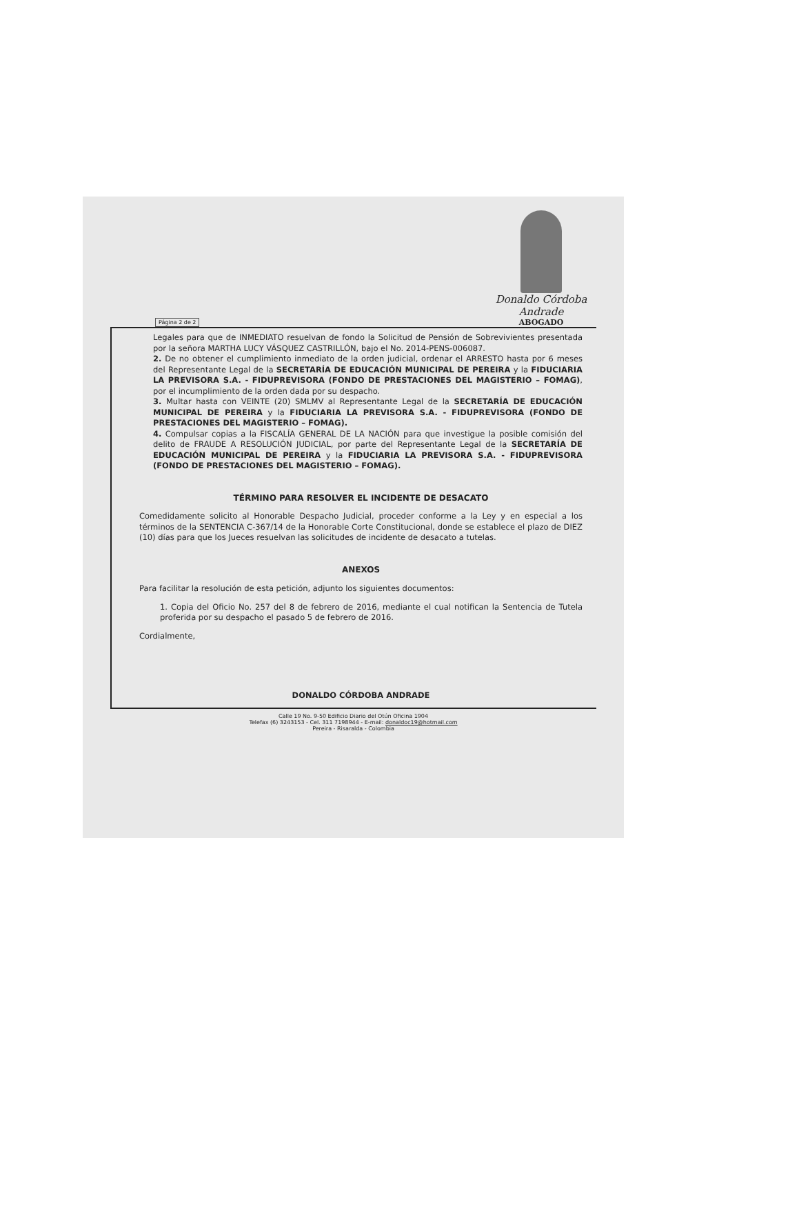Página 2 de 2
Donaldo Córdoba Andrade
ABOGADO
Legales para que de INMEDIATO resuelvan de fondo la Solicitud de Pensión de Sobrevivientes presentada por la señora MARTHA LUCY VÁSQUEZ CASTRILLÓN, bajo el No. 2014-PENS-006087.
2. De no obtener el cumplimiento inmediato de la orden judicial, ordenar el ARRESTO hasta por 6 meses del Representante Legal de la SECRETARÍA DE EDUCACIÓN MUNICIPAL DE PEREIRA y la FIDUCIARIA LA PREVISORA S.A. - FIDUPREVISORA (FONDO DE PRESTACIONES DEL MAGISTERIO – FOMAG), por el incumplimiento de la orden dada por su despacho.
3. Multar hasta con VEINTE (20) SMLMV al Representante Legal de la SECRETARÍA DE EDUCACIÓN MUNICIPAL DE PEREIRA y la FIDUCIARIA LA PREVISORA S.A. - FIDUPREVISORA (FONDO DE PRESTACIONES DEL MAGISTERIO – FOMAG).
4. Compulsar copias a la FISCALÍA GENERAL DE LA NACIÓN para que investigue la posible comisión del delito de FRAUDE A RESOLUCIÓN JUDICIAL, por parte del Representante Legal de la SECRETARÍA DE EDUCACIÓN MUNICIPAL DE PEREIRA y la FIDUCIARIA LA PREVISORA S.A. - FIDUPREVISORA (FONDO DE PRESTACIONES DEL MAGISTERIO – FOMAG).
TÉRMINO PARA RESOLVER EL INCIDENTE DE DESACATO
Comedidamente solicito al Honorable Despacho Judicial, proceder conforme a la Ley y en especial a los términos de la SENTENCIA C-367/14 de la Honorable Corte Constitucional, donde se establece el plazo de DIEZ (10) días para que los Jueces resuelvan las solicitudes de incidente de desacato a tutelas.
ANEXOS
Para facilitar la resolución de esta petición, adjunto los siguientes documentos:
1. Copia del Oficio No. 257 del 8 de febrero de 2016, mediante el cual notifican la Sentencia de Tutela proferida por su despacho el pasado 5 de febrero de 2016.
Cordialmente,
DONALDO CÓRDOBA ANDRADE
Calle 19 No. 9-50 Edificio Diario del Otún Oficina 1904
Telefax (6) 3243153 - Cel. 311 7198944 - E-mail: donaldoc19@hotmail.com
Pereira - Risaralda - Colombia